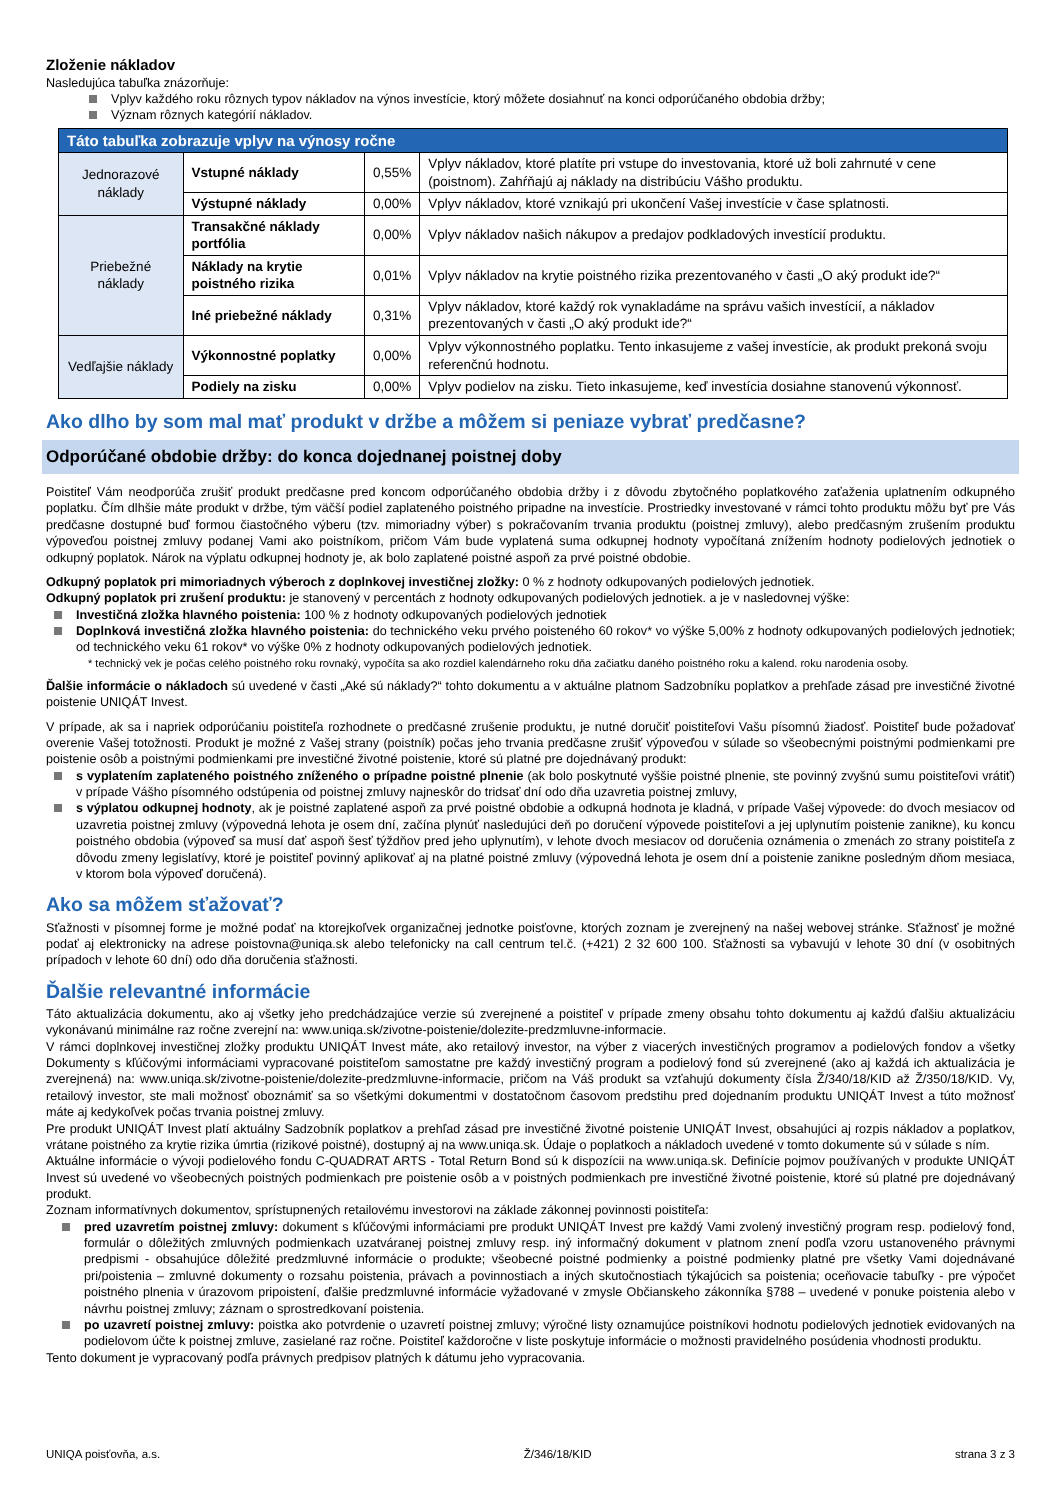Zloženie nákladov
Nasledujúca tabuľka znázorňuje:
Vplyv každého roku rôznych typov nákladov na výnos investície, ktorý môžete dosiahnuť na konci odporúčaného obdobia držby;
Význam rôznych kategórií nákladov.
| Táto tabuľka zobrazuje vplyv na výnosy ročne | | | |
| Jednorazové náklady | Vstupné náklady | 0,55% | Vplyv nákladov, ktoré platíte pri vstupe do investovania, ktoré už boli zahrnuté v cene (poistnom). Zahŕňajú aj náklady na distribúciu Vášho produktu. |
| | Výstupné náklady | 0,00% | Vplyv nákladov, ktoré vznikajú pri ukončení Vašej investície v čase splatnosti. |
| Priebežné náklady | Transakčné náklady portfólia | 0,00% | Vplyv nákladov našich nákupov a predajov podkladových investícií produktu. |
| | Náklady na krytie poistného rizika | 0,01% | Vplyv nákladov na krytie poistného rizika prezentovaného v časti „O aký produkt ide?“ |
| | Iné priebežné náklady | 0,31% | Vplyv nákladov, ktoré každý rok vynakladáme na správu vašich investícií, a nákladov prezentovaných v časti „O aký produkt ide?“ |
| Vedľajšie náklady | Výkonnostné poplatky | 0,00% | Vplyv výkonnostného poplatku. Tento inkasujeme z vašej investície, ak produkt prekoná svoju referenčnú hodnotu. |
| | Podiely na zisku | 0,00% | Vplyv podielov na zisku. Tieto inkasujeme, keď investícia dosiahne stanovenú výkonnosť. |
Ako dlho by som mal mať produkt v držbe a môžem si peniaze vybrať predčasne?
Odporúčané obdobie držby: do konca dojednanej poistnej doby
Poistiteľ Vám neodporúča zrušiť produkt predčasne pred koncom odporúčaného obdobia držby i z dôvodu zbytočného poplatkového zaťaženia uplatnením odkupného poplatku. Čím dlhšie máte produkt v držbe, tým väčší podiel zaplateného poistného pripadne na investície. Prostriedky investované v rámci tohto produktu môžu byť pre Vás predčasne dostupné buď formou čiastočného výberu (tzv. mimoriadny výber) s pokračovaním trvania produktu (poistnej zmluvy), alebo predčasným zrušením produktu výpoveďou poistnej zmluvy podanej Vami ako poistníkom, pričom Vám bude vyplatená suma odkupnej hodnoty vypočítaná znížením hodnoty podielových jednotiek o odkupný poplatok. Nárok na výplatu odkupnej hodnoty je, ak bolo zaplatené poistné aspoň za prvé poistné obdobie.
Odkupný poplatok pri mimoriadnych výberoch z doplnkovej investičnej zložky: 0 % z hodnoty odkupovaných podielových jednotiek.
Odkupný poplatok pri zrušení produktu: je stanovený v percentách z hodnoty odkupovaných podielových jednotiek. a je v nasledovnej výške:
Investičná zložka hlavného poistenia: 100 % z hodnoty odkupovaných podielových jednotiek
Doplnková investičná zložka hlavného poistenia: do technického veku prvého poisteného 60 rokov* vo výške 5,00% z hodnoty odkupovaných podielových jednotiek; od technického veku 61 rokov* vo výške 0% z hodnoty odkupovaných podielových jednotiek.
* technický vek je počas celého poistného roku rovnaký, vypočíta sa ako rozdiel kalendárneho roku dňa začiatku daného poistného roku a kalend. roku narodenia osoby.
Ďalšie informácie o nákladoch sú uvedené v časti „Aké sú náklady?“ tohto dokumentu a v aktuálne platnom Sadzobníku poplatkov a prehľade zásad pre investičné životné poistenie UNIQÁT Invest.
V prípade, ak sa i napriek odporúčaniu poistiteľa rozhodnete o predčasné zrušenie produktu, je nutné doručiť poistiteľovi Vašu písomnú žiadosť. Poistiteľ bude požadovať overenie Vašej totožnosti. Produkt je možné z Vašej strany (poistník) počas jeho trvania predčasne zrušiť výpoveďou v súlade so všeobecnými poistnými podmienkami pre poistenie osôb a poistnými podmienkami pre investičné životné poistenie, ktoré sú platné pre dojednávaný produkt:
s vyplatením zaplateného poistného zníženého o prípadne poistné plnenie (ak bolo poskytnuté vyššie poistné plnenie, ste povinný zvyšnú sumu poistiteľovi vrátiť) v prípade Vášho písomného odstúpenia od poistnej zmluvy najneskôr do tridsať dní odo dňa uzavretia poistnej zmluvy,
s výplatou odkupnej hodnoty, ak je poistné zaplatené aspoň za prvé poistné obdobie a odkupná hodnota je kladná, v prípade Vašej výpovede: do dvoch mesiacov od uzavretia poistnej zmluvy (výpovedná lehota je osem dní, začína plynúť nasledujúci deň po doručení výpovede poistiteľovi a jej uplynutím poistenie zanikne), ku koncu poistného obdobia (výpoveď sa musí dať aspoň šesť týždňov pred jeho uplynutím), v lehote dvoch mesiacov od doručenia oznámenia o zmenách zo strany poistiteľa z dôvodu zmeny legislatívy, ktoré je poistiteľ povinný aplikovať aj na platné poistné zmluvy (výpovedná lehota je osem dní a poistenie zanikne posledným dňom mesiaca, v ktorom bola výpoveď doručená).
Ako sa môžem sťažovať?
Sťažnosti v písomnej forme je možné podať na ktorejkoľvek organizačnej jednotke poisťovne, ktorých zoznam je zverejnený na našej webovej stránke. Sťažnosť je možné podať aj elektronicky na adrese poistovna@uniqa.sk alebo telefonicky na call centrum tel.č. (+421) 2 32 600 100. Sťažnosti sa vybavujú v lehote 30 dní (v osobitných prípadoch v lehote 60 dní) odo dňa doručenia sťažnosti.
Ďalšie relevantné informácie
Táto aktualizácia dokumentu, ako aj všetky jeho predchádzajúce verzie sú zverejnené a poistiteľ v prípade zmeny obsahu tohto dokumentu aj každú ďalšiu aktualizáciu vykonávanú minimálne raz ročne zverejní na: www.uniqa.sk/zivotne-poistenie/dolezite-predzmluvne-informacie.
V rámci doplnkovej investičnej zložky produktu UNIQÁT Invest máte, ako retailový investor, na výber z viacerých investičných programov a podielových fondov a všetky Dokumenty s kľúčovými informáciami vypracované poistiteľom samostatne pre každý investičný program a podielový fond sú zverejnené (ako aj každá ich aktualizácia je zverejnená) na: www.uniqa.sk/zivotne-poistenie/dolezite-predzmluvne-informacie, pričom na Váš produkt sa vzťahujú dokumenty čísla Ž/340/18/KID až Ž/350/18/KID. Vy, retailový investor, ste mali možnosť oboznámiť sa so všetkými dokumentmi v dostatočnom časovom predstihu pred dojednaním produktu UNIQÁT Invest a túto možnosť máte aj kedykoľvek počas trvania poistnej zmluvy.
Pre produkt UNIQÁT Invest platí aktuálny Sadzobník poplatkov a prehľad zásad pre investičné životné poistenie UNIQÁT Invest, obsahujúci aj rozpis nákladov a poplatkov, vrátane poistného za krytie rizika úmrtia (rizikové poistné), dostupný aj na www.uniqa.sk. Údaje o poplatkoch a nákladoch uvedené v tomto dokumente sú v súlade s ním.
Aktuálne informácie o vývoji podielového fondu C-QUADRAT ARTS - Total Return Bond sú k dispozícii na www.uniqa.sk. Definície pojmov používaných v produkte UNIQÁT Invest sú uvedené vo všeobecných poistných podmienkach pre poistenie osôb a v poistných podmienkach pre investičné životné poistenie, ktoré sú platné pre dojednávaný produkt.
Zoznam informatívnych dokumentov, sprístupnených retailovému investorovi na základe zákonnej povinnosti poistiteľa:
pred uzavretím poistnej zmluvy: dokument s kľúčovými informáciami pre produkt UNIQÁT Invest pre každý Vami zvolený investičný program resp. podielový fond, formulár o dôležitých zmluvných podmienkach uzatváranej poistnej zmluvy resp. iný informačný dokument v platnom znení podľa vzoru ustanoveného právnymi predpismi - obsahujúce dôležité predzmluvné informácie o produkte; všeobecné poistné podmienky a poistné podmienky platné pre všetky Vami dojednávané pri/poistenia – zmluvné dokumenty o rozsahu poistenia, právach a povinnostiach a iných skutočnostiach týkajúcich sa poistenia; oceňovacie tabuľky - pre výpočet poistného plnenia v úrazovom pripoistení, ďalšie predzmluvné informácie vyžadované v zmysle Občianskeho zákonníka §788 – uvedené v ponuke poistenia alebo v návrhu poistnej zmluvy; záznam o sprostredkovaní poistenia.
po uzavretí poistnej zmluvy: poistka ako potvrdenie o uzavretí poistnej zmluvy; výročné listy oznamujúce poistníkovi hodnotu podielových jednotiek evidovaných na podielovom účte k poistnej zmluve, zasielané raz ročne. Poistiteľ každoročne v liste poskytuje informácie o možnosti pravidelného posúdenia vhodnosti produktu.
Tento dokument je vypracovaný podľa právnych predpisov platných k dátumu jeho vypracovania.
UNIQA poisťovňa, a.s. Ž/346/18/KID strana 3 z 3